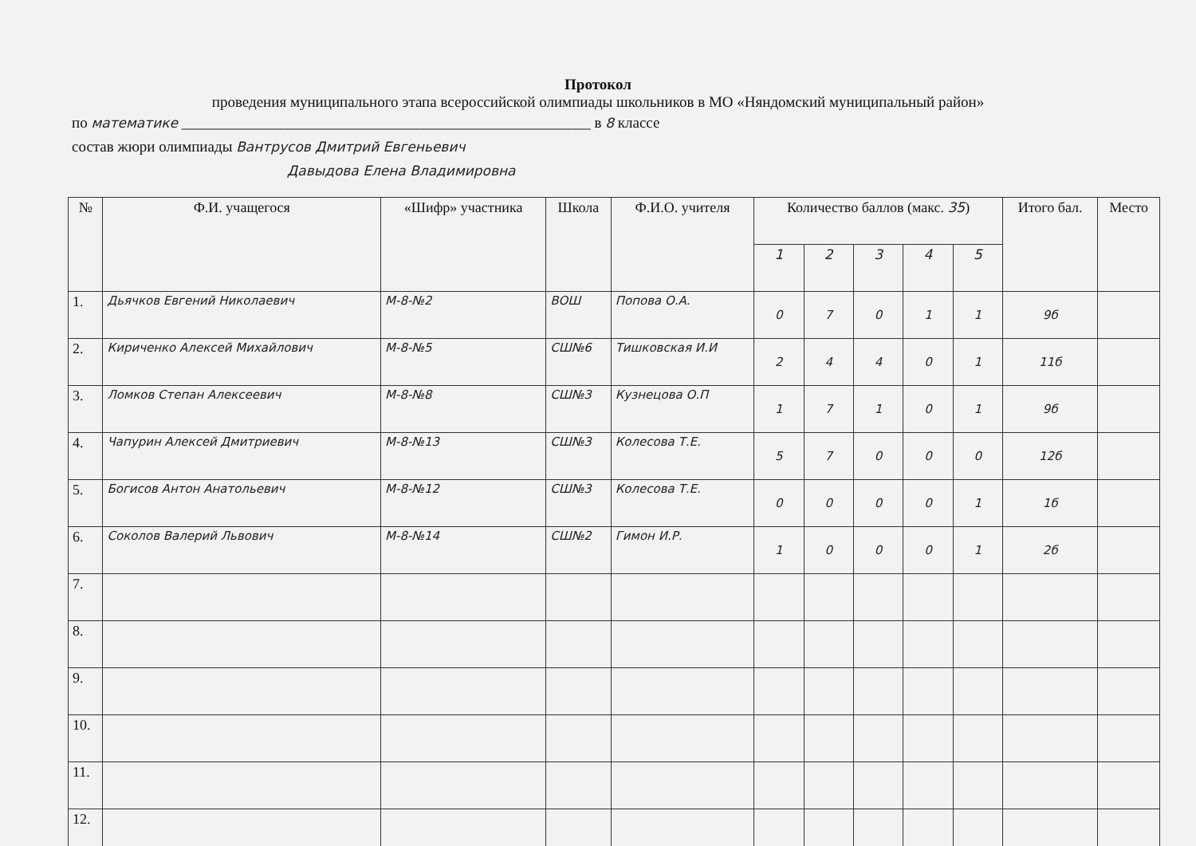Протокол
проведения муниципального этапа всероссийской олимпиады школьников в МО «Няндомский муниципальный район»
по математике ______________________________________________________ в 8 классе
состав жюри олимпиады Вантрусов Дмитрий Евгеньевич
Давыдова Елена Владимировна
| № | Ф.И. учащегося | «Шифр» участника | Школа | Ф.И.О. учителя | Количество баллов (макс. 35 ) | | | | | Итого бал. | Место |
| --- | --- | --- | --- | --- | --- | --- | --- | --- | --- | --- | --- |
| | | | | | 1 | 2 | 3 | 4 | 5 | | |
| 1. | Дьячков Евгений Николаевич | М-8-№2 | ВОШ | Попова О.А. | 0 | 7 | 0 | 1 | 1 | 9б | |
| 2. | Кириченко Алексей Михайлович | М-8-№5 | СШ№6 | Тишковская И.И | 2 | 4 | 4 | 0 | 1 | 11б | |
| 3. | Ломков Степан Алексеевич | М-8-№8 | СШ№3 | Кузнецова О.П | 1 | 7 | 1 | 0 | 1 | 9б | |
| 4. | Чапурин Алексей Дмитриевич | М-8-№13 | СШ№3 | Колесова Т.Е. | 5 | 7 | 0 | 0 | 0 | 12б | |
| 5. | Богисов Антон Анатольевич | М-8-№12 | СШ№3 | Колесова Т.Е. | 0 | 0 | 0 | 0 | 1 | 1б | |
| 6. | Соколов Валерий Львович | М-8-№14 | СШ№2 | Гимон И.Р. | 1 | 0 | 0 | 0 | 1 | 2б | |
| 7. | | | | | | | | | | | |
| 8. | | | | | | | | | | | |
| 9. | | | | | | | | | | | |
| 10. | | | | | | | | | | | |
| 11. | | | | | | | | | | | |
| 12. | | | | | | | | | | | |